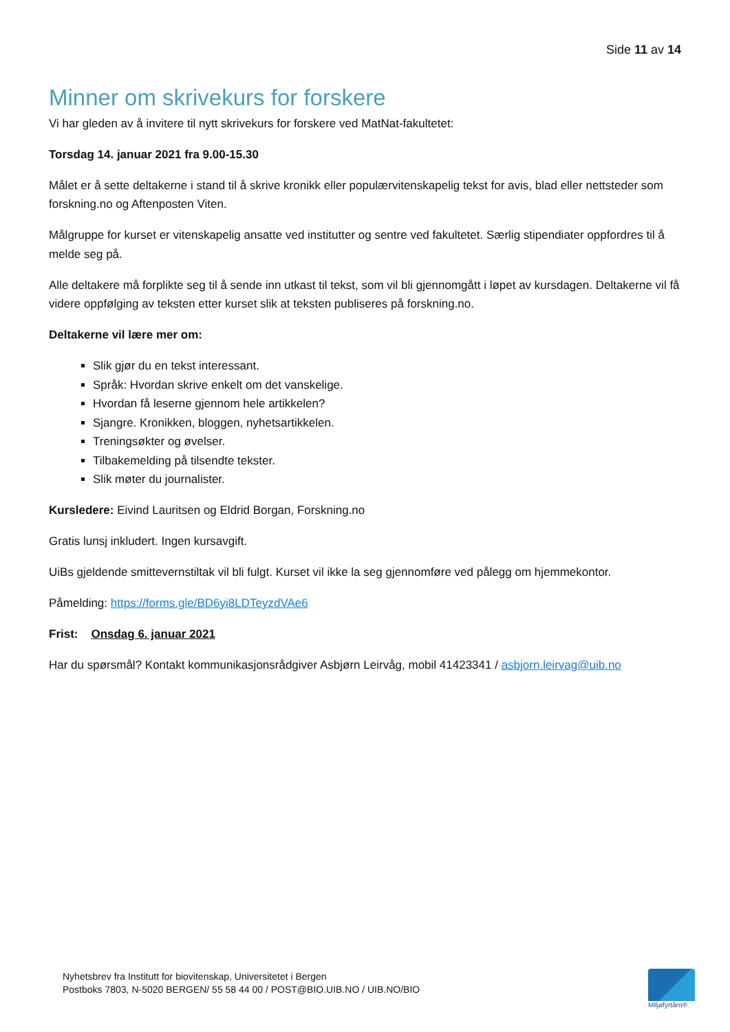Side 11 av 14
Minner om skrivekurs for forskere
Vi har gleden av å invitere til nytt skrivekurs for forskere ved MatNat-fakultetet:
Torsdag 14. januar 2021 fra 9.00-15.30
Målet er å sette deltakerne i stand til å skrive kronikk eller populærvitenskapelig tekst for avis, blad eller nettsteder som forskning.no og Aftenposten Viten.
Målgruppe for kurset er vitenskapelig ansatte ved institutter og sentre ved fakultetet. Særlig stipendiater oppfordres til å melde seg på.
Alle deltakere må forplikte seg til å sende inn utkast til tekst, som vil bli gjennomgått i løpet av kursdagen. Deltakerne vil få videre oppfølging av teksten etter kurset slik at teksten publiseres på forskning.no.
Deltakerne vil lære mer om:
Slik gjør du en tekst interessant.
Språk: Hvordan skrive enkelt om det vanskelige.
Hvordan få leserne gjennom hele artikkelen?
Sjangre. Kronikken, bloggen, nyhetsartikkelen.
Treningsøkter og øvelser.
Tilbakemelding på tilsendte tekster.
Slik møter du journalister.
Kursledere: Eivind Lauritsen og Eldrid Borgan, Forskning.no
Gratis lunsj inkludert. Ingen kursavgift.
UiBs gjeldende smittevernstiltak vil bli fulgt. Kurset vil ikke la seg gjennomføre ved pålegg om hjemmekontor.
Påmelding: https://forms.gle/BD6yi8LDTeyzdVAe6
Frist: Onsdag 6. januar 2021
Har du spørsmål? Kontakt kommunikasjonsrådgiver Asbjørn Leirvåg, mobil 41423341 / asbjorn.leirvag@uib.no
Nyhetsbrev fra Institutt for biovitenskap, Universitetet i Bergen
Postboks 7803, N-5020 BERGEN/ 55 58 44 00 / POST@BIO.UIB.NO / UIB.NO/BIO
Miljøfyrtårn®